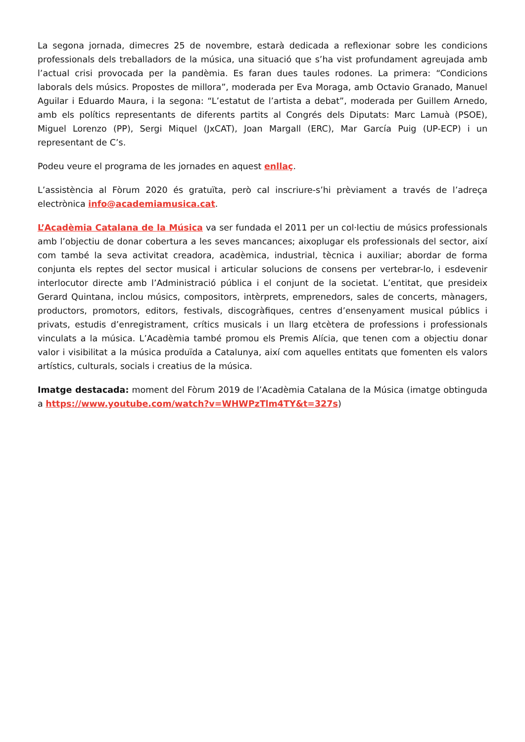La segona jornada, dimecres 25 de novembre, estarà dedicada a reflexionar sobre les condicions professionals dels treballadors de la música, una situació que s’ha vist profundament agreujada amb l’actual crisi provocada per la pandèmia. Es faran dues taules rodones. La primera: “Condicions laborals dels músics. Propostes de millora”, moderada per Eva Moraga, amb Octavio Granado, Manuel Aguilar i Eduardo Maura, i la segona: “L’estatut de l’artista a debat”, moderada per Guillem Arnedo, amb els polítics representants de diferents partits al Congrés dels Diputats: Marc Lamuà (PSOE), Miguel Lorenzo (PP), Sergi Miquel (JxCAT), Joan Margall (ERC), Mar García Puig (UP-ECP) i un representant de C’s.
Podeu veure el programa de les jornades en aquest enllaç.
L’assistència al Fòrum 2020 és gratuïta, però cal inscriure-s’hi prèviament a través de l’adreça electrònica info@academiamusica.cat.
L’Acadèmia Catalana de la Música va ser fundada el 2011 per un col·lectiu de músics professionals amb l’objectiu de donar cobertura a les seves mancances; aixoplugar els professionals del sector, així com també la seva activitat creadora, acadèmica, industrial, tècnica i auxiliar; abordar de forma conjunta els reptes del sector musical i articular solucions de consens per vertebrar-lo, i esdevenir interlocutor directe amb l’Administració pública i el conjunt de la societat. L’entitat, que presideix Gerard Quintana, inclou músics, compositors, intèrprets, emprenedors, sales de concerts, mànagers, productors, promotors, editors, festivals, discogràfiques, centres d’ensenyament musical públics i privats, estudis d’enregistrament, crítics musicals i un llarg etcètera de professions i professionals vinculats a la música. L’Acadèmia també promou els Premis Alícia, que tenen com a objectiu donar valor i visibilitat a la música produïda a Catalunya, així com aquelles entitats que fomenten els valors artístics, culturals, socials i creatius de la música.
Imatge destacada: moment del Fòrum 2019 de l’Acadèmia Catalana de la Música (imatge obtinguda a https://www.youtube.com/watch?v=WHWPzTlm4TY&t=327s)